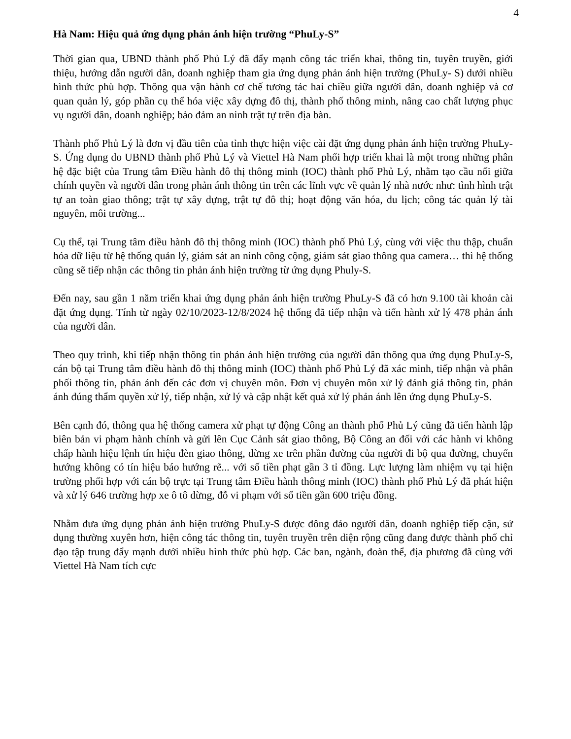4
Hà Nam: Hiệu quả ứng dụng phản ánh hiện trường “PhuLy-S”
Thời gian qua, UBND thành phố Phủ Lý đã đẩy mạnh công tác triển khai, thông tin, tuyên truyền, giới thiệu, hướng dẫn người dân, doanh nghiệp tham gia ứng dụng phản ánh hiện trường (PhuLy- S) dưới nhiều hình thức phù hợp. Thông qua vận hành cơ chế tương tác hai chiều giữa người dân, doanh nghiệp và cơ quan quản lý, góp phần cụ thể hóa việc xây dựng đô thị, thành phố thông minh, nâng cao chất lượng phục vụ người dân, doanh nghiệp; bảo đảm an ninh trật tự trên địa bàn.
Thành phố Phủ Lý là đơn vị đầu tiên của tỉnh thực hiện việc cài đặt ứng dụng phản ánh hiện trường PhuLy-S. Ứng dụng do UBND thành phố Phủ Lý và Viettel Hà Nam phối hợp triển khai là một trong những phân hệ đặc biệt của Trung tâm Điều hành đô thị thông minh (IOC) thành phố Phủ Lý, nhằm tạo cầu nối giữa chính quyền và người dân trong phản ánh thông tin trên các lĩnh vực về quản lý nhà nước như: tình hình trật tự an toàn giao thông; trật tự xây dựng, trật tự đô thị; hoạt động văn hóa, du lịch; công tác quản lý tài nguyên, môi trường...
Cụ thể, tại Trung tâm điều hành đô thị thông minh (IOC) thành phố Phủ Lý, cùng với việc thu thập, chuẩn hóa dữ liệu từ hệ thống quản lý, giám sát an ninh công cộng, giám sát giao thông qua camera… thì hệ thống cũng sẽ tiếp nhận các thông tin phản ánh hiện trường từ ứng dụng Phuly-S.
Đến nay, sau gần 1 năm triển khai ứng dụng phản ánh hiện trường PhuLy-S đã có hơn 9.100 tài khoản cài đặt ứng dụng. Tính từ ngày 02/10/2023-12/8/2024 hệ thống đã tiếp nhận và tiến hành xử lý 478 phản ánh của người dân.
Theo quy trình, khi tiếp nhận thông tin phản ánh hiện trường của người dân thông qua ứng dụng PhuLy-S, cán bộ tại Trung tâm điều hành đô thị thông minh (IOC) thành phố Phủ Lý đã xác minh, tiếp nhận và phân phối thông tin, phản ánh đến các đơn vị chuyên môn. Đơn vị chuyên môn xử lý đánh giá thông tin, phản ánh đúng thẩm quyền xử lý, tiếp nhận, xử lý và cập nhật kết quả xử lý phản ánh lên ứng dụng PhuLy-S.
Bên cạnh đó, thông qua hệ thống camera xử phạt tự động Công an thành phố Phủ Lý cũng đã tiến hành lập biên bản vi phạm hành chính và gửi lên Cục Cảnh sát giao thông, Bộ Công an đối với các hành vi không chấp hành hiệu lệnh tín hiệu đèn giao thông, dừng xe trên phần đường của người đi bộ qua đường, chuyển hướng không có tín hiệu báo hướng rẽ... với số tiền phạt gần 3 tỉ đồng. Lực lượng làm nhiệm vụ tại hiện trường phối hợp với cán bộ trực tại Trung tâm Điều hành thông minh (IOC) thành phố Phủ Lý đã phát hiện và xử lý 646 trường hợp xe ô tô dừng, đỗ vi phạm với số tiền gần 600 triệu đồng.
Nhằm đưa ứng dụng phản ánh hiện trường PhuLy-S được đông đảo người dân, doanh nghiệp tiếp cận, sử dụng thường xuyên hơn, hiện công tác thông tin, tuyên truyền trên diện rộng cũng đang được thành phố chỉ đạo tập trung đẩy mạnh dưới nhiều hình thức phù hợp. Các ban, ngành, đoàn thể, địa phương đã cùng với Viettel Hà Nam tích cực